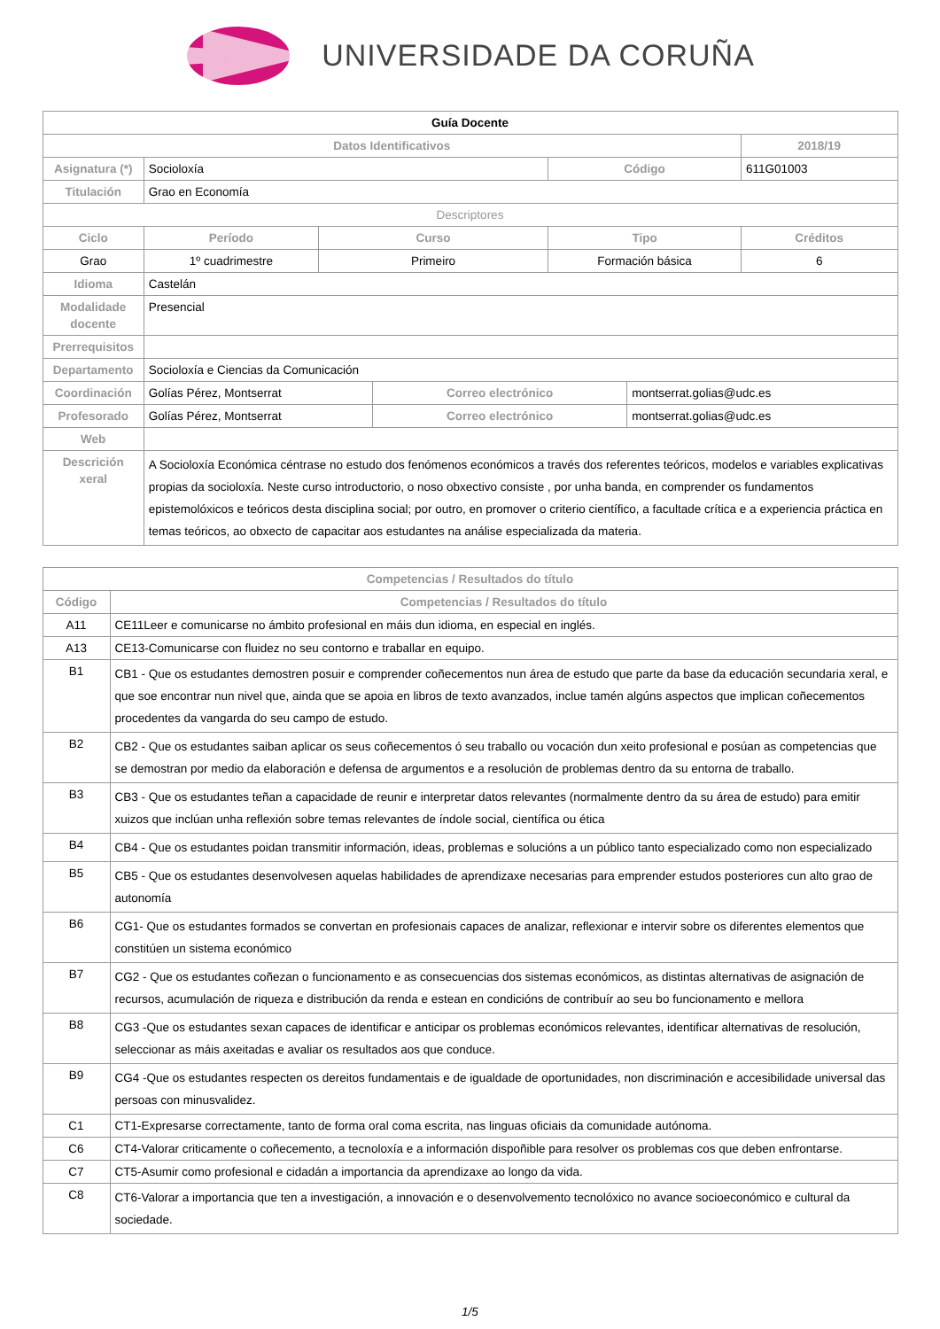UNIVERSIDADE DA CORUÑA
| Guía Docente | | | | | | |
| Datos Identificativos | | | | | | 2018/19 |
| Asignatura (*) | Socioloxía | | | Código | | 611G01003 |
| Titulación | Grao en Economía | | | | | |
| Descriptores | | | | | | |
| Ciclo | Período | Curso | | Tipo | | Créditos |
| Grao | 1º cuadrimestre | Primeiro | | Formación básica | | 6 |
| Idioma | Castelán | | | | | |
| Modalidade docente | Presencial | | | | | |
| Prerrequisitos | | | | | | |
| Departamento | Socioloxía e Ciencias da Comunicación | | | | | |
| Coordinación | Golías Pérez, Montserrat | | Correo electrónico | | montserrat.golias@udc.es | |
| Profesorado | Golías Pérez, Montserrat | | Correo electrónico | | montserrat.golias@udc.es | |
| Web | | | | | | |
| Descrición xeral | A Socioloxía Económica céntrase no estudo dos fenómenos económicos a través dos referentes teóricos, modelos e variables explicativas propias da socioloxía. Neste curso introductorio, o noso obxectivo consiste , por unha banda, en comprender os fundamentos epistemolóxicos e teóricos desta disciplina social; por outro, en promover o criterio científico, a facultade crítica e a experiencia práctica en temas teóricos, ao obxecto de capacitar aos estudantes na análise especializada da materia. | | | | | |
| Competencias / Resultados do título | |
| --- | --- |
| Código | Competencias / Resultados do título |
| A11 | CE11Leer e comunicarse no ámbito profesional en máis dun idioma, en especial en inglés. |
| A13 | CE13-Comunicarse con fluidez no seu contorno e traballar en equipo. |
| B1 | CB1 - Que os estudantes demostren posuir e comprender coñecementos nun área de estudo que parte da base da educación secundaria xeral, e que soe encontrar nun nivel que, ainda que se apoia en libros de texto avanzados, inclue tamén algúns aspectos que implican coñecementos procedentes da vangarda do seu campo de estudo. |
| B2 | CB2 - Que os estudantes saiban aplicar os seus coñecementos ó seu traballo ou vocación dun xeito profesional e posúan as competencias que se demostran por medio da elaboración e defensa de argumentos e a resolución de problemas dentro da su entorna de traballo. |
| B3 | CB3 - Que os estudantes teñan a capacidade de reunir e interpretar datos relevantes (normalmente dentro da su área de estudo) para emitir xuizos que inclúan unha reflexión sobre temas relevantes de índole social, científica ou ética |
| B4 | CB4 - Que os estudantes poidan transmitir información, ideas, problemas e solucións a un público tanto especializado como non especializado |
| B5 | CB5 - Que os estudantes desenvolvesen aquelas habilidades de aprendizaxe necesarias para emprender estudos posteriores cun alto grao de autonomía |
| B6 | CG1- Que os estudantes formados se convertan en profesionais capaces de analizar, reflexionar e intervir sobre os diferentes elementos que constitúen un sistema económico |
| B7 | CG2 - Que os estudantes coñezan o funcionamento e as consecuencias dos sistemas económicos, as distintas alternativas de asignación de recursos, acumulación de riqueza e distribución da renda e estean en condicións de contribuír ao seu bo funcionamento e mellora |
| B8 | CG3 -Que os estudantes sexan capaces de identificar e anticipar os problemas económicos relevantes, identificar alternativas de resolución, seleccionar as máis axeitadas e avaliar os resultados aos que conduce. |
| B9 | CG4 -Que os estudantes respecten os dereitos fundamentais e de igualdade de oportunidades, non discriminación e accesibilidade universal das persoas con minusvalidez. |
| C1 | CT1-Expresarse correctamente, tanto de forma oral coma escrita, nas linguas oficiais da comunidade autónoma. |
| C6 | CT4-Valorar criticamente o coñecemento, a tecnoloxía e a información dispoñible para resolver os problemas cos que deben enfrontarse. |
| C7 | CT5-Asumir como profesional e cidadán a importancia da aprendizaxe ao longo da vida. |
| C8 | CT6-Valorar a importancia que ten a investigación, a innovación e o desenvolvemento tecnolóxico no avance socioeconómico e cultural da sociedade. |
1/5